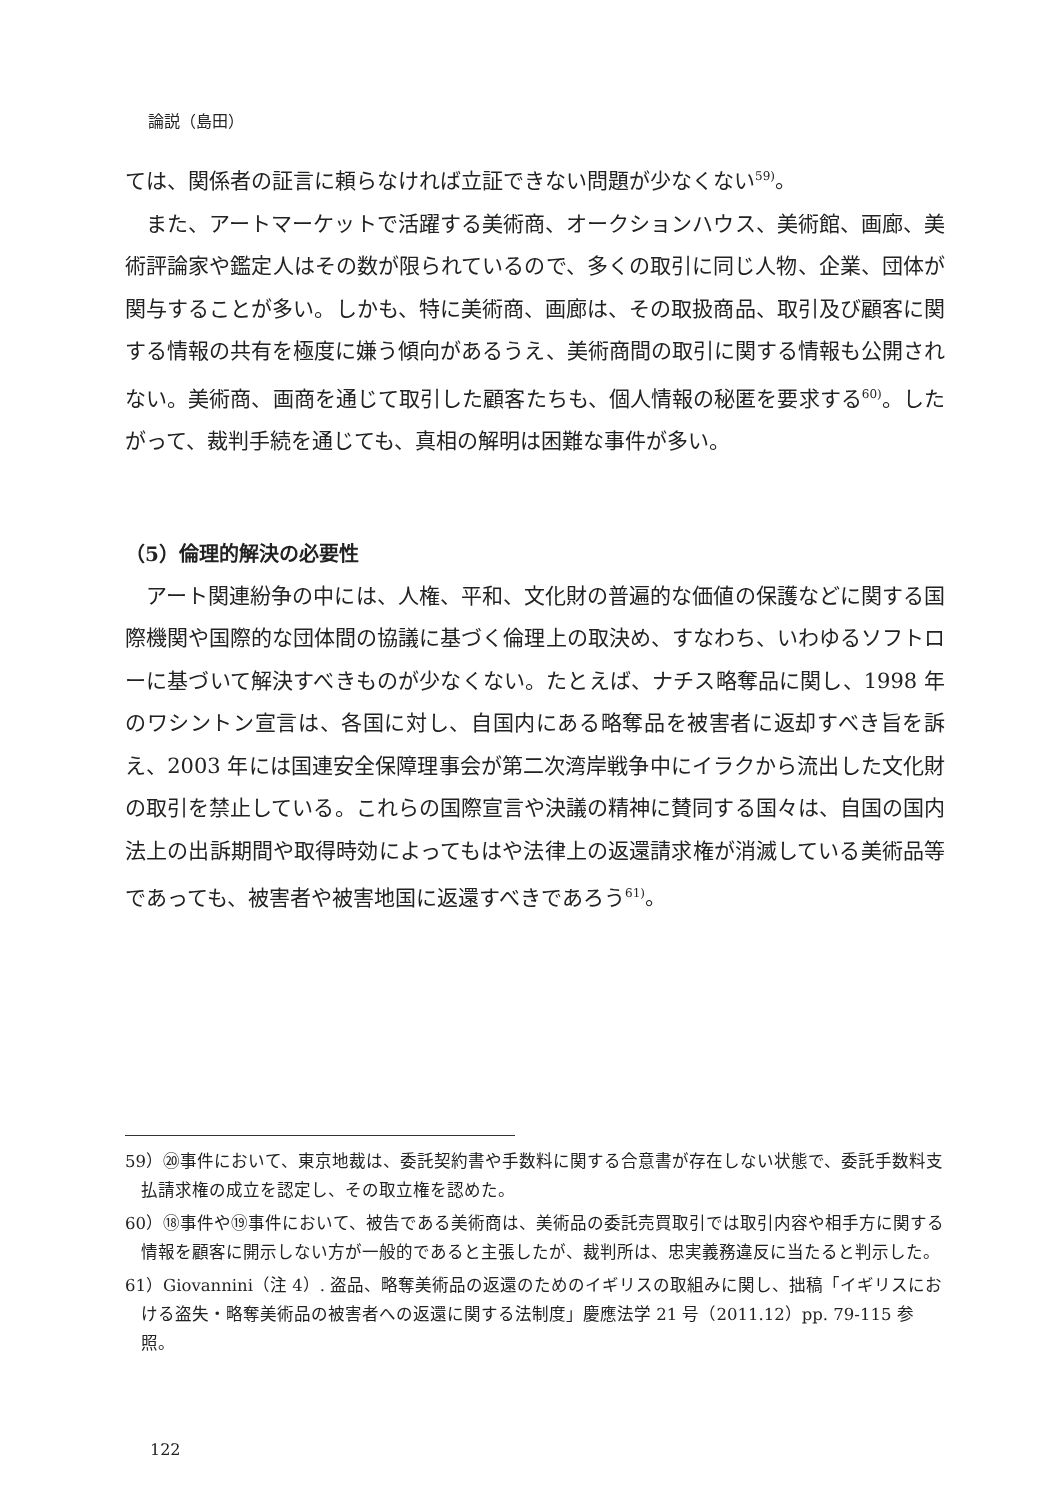論説（島田）
ては、関係者の証言に頼らなければ立証できない問題が少なくない<sup>59)</sup>。
また、アートマーケットで活躍する美術商、オークションハウス、美術館、画廊、美術評論家や鑑定人はその数が限られているので、多くの取引に同じ人物、企業、団体が関与することが多い。しかも、特に美術商、画廊は、その取扱商品、取引及び顧客に関する情報の共有を極度に嫌う傾向があるうえ、美術商間の取引に関する情報も公開されない。美術商、画商を通じて取引した顧客たちも、個人情報の秘匿を要求する<sup>60)</sup>。したがって、裁判手続を通じても、真相の解明は困難な事件が多い。
（5）倫理的解決の必要性
アート関連紛争の中には、人権、平和、文化財の普遍的な価値の保護などに関する国際機関や国際的な団体間の協議に基づく倫理上の取決め、すなわち、いわゆるソフトローに基づいて解決すべきものが少なくない。たとえば、ナチス略奪品に関し、1998 年のワシントン宣言は、各国に対し、自国内にある略奪品を被害者に返却すべき旨を訴え、2003 年には国連安全保障理事会が第二次湾岸戦争中にイラクから流出した文化財の取引を禁止している。これらの国際宣言や決議の精神に賛同する国々は、自国の国内法上の出訴期間や取得時効によってもはや法律上の返還請求権が消滅している美術品等であっても、被害者や被害地国に返還すべきであろう<sup>61)</sup>。
59）⑳事件において、東京地裁は、委託契約書や手数料に関する合意書が存在しない状態で、委託手数料支払請求権の成立を認定し、その取立権を認めた。
60）⑱事件や⑲事件において、被告である美術商は、美術品の委託売買取引では取引内容や相手方に関する情報を顧客に開示しない方が一般的であると主張したが、裁判所は、忠実義務違反に当たると判示した。
61）Giovannini（注 4）. 盗品、略奪美術品の返還のためのイギリスの取組みに関し、拙稿「イギリスにおける盗失・略奪美術品の被害者への返還に関する法制度」慶應法学 21 号（2011.12）pp. 79‑115 参照。
122